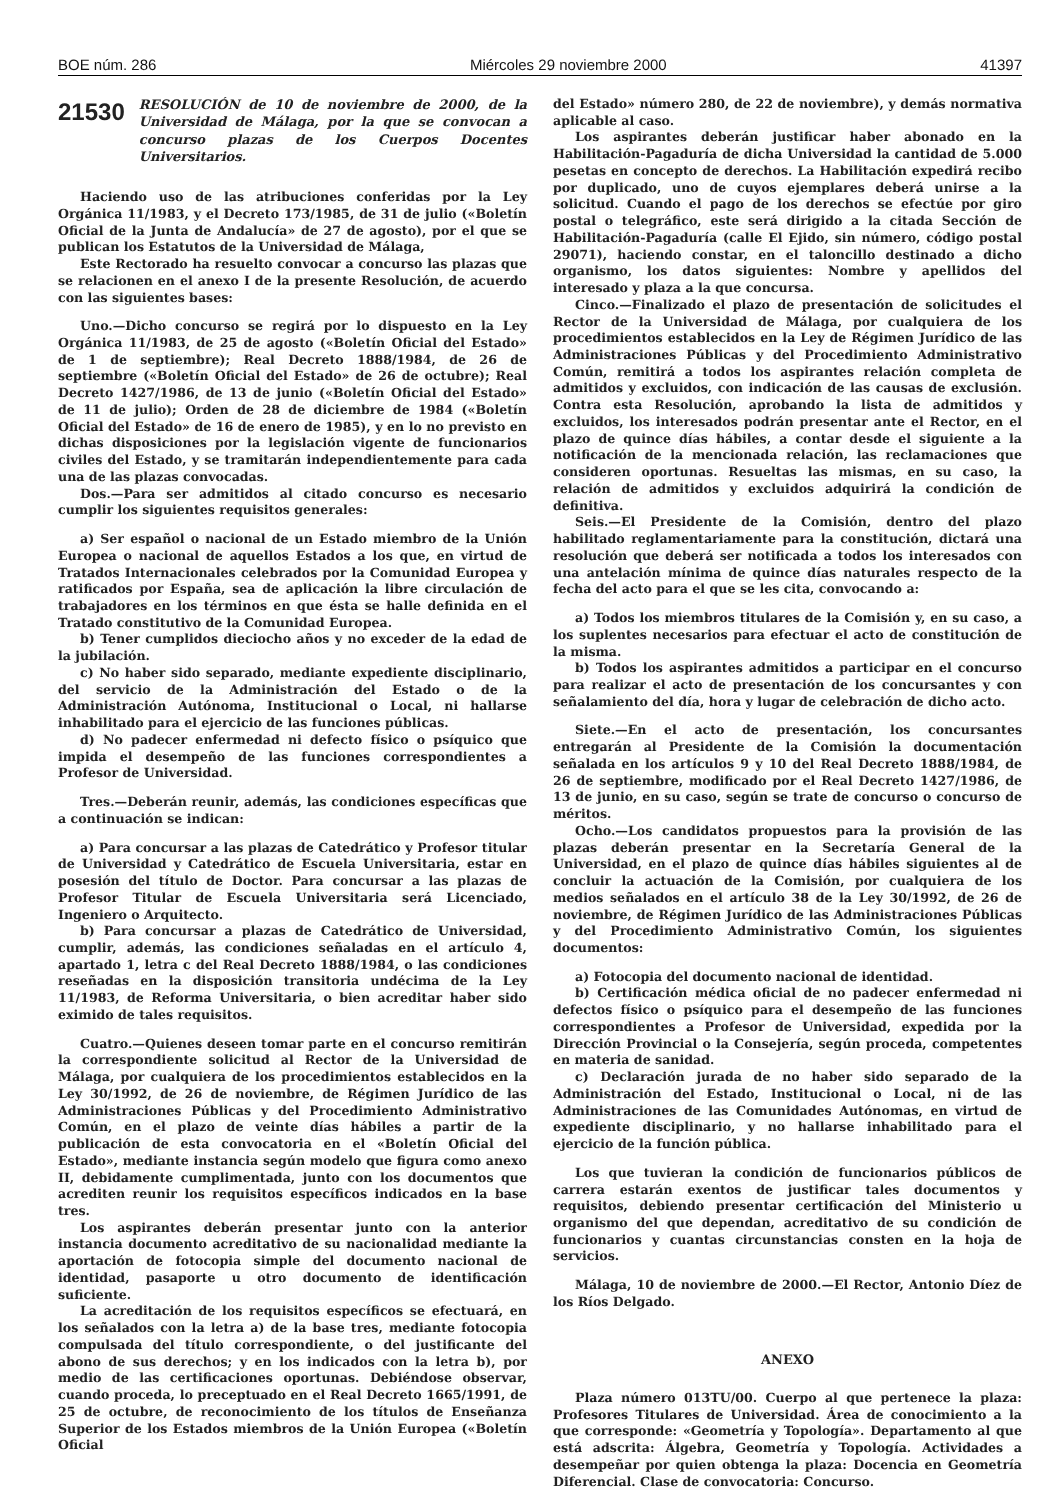BOE núm. 286 Miércoles 29 noviembre 2000 41397
21530 RESOLUCIÓN de 10 de noviembre de 2000, de la Universidad de Málaga, por la que se convocan a concurso plazas de los Cuerpos Docentes Universitarios.
Haciendo uso de las atribuciones conferidas por la Ley Orgánica 11/1983, y el Decreto 173/1985, de 31 de julio («Boletín Oficial de la Junta de Andalucía» de 27 de agosto), por el que se publican los Estatutos de la Universidad de Málaga,
Este Rectorado ha resuelto convocar a concurso las plazas que se relacionen en el anexo I de la presente Resolución, de acuerdo con las siguientes bases:
Uno.—Dicho concurso se regirá por lo dispuesto en la Ley Orgánica 11/1983, de 25 de agosto («Boletín Oficial del Estado» de 1 de septiembre); Real Decreto 1888/1984, de 26 de septiembre («Boletín Oficial del Estado» de 26 de octubre); Real Decreto 1427/1986, de 13 de junio («Boletín Oficial del Estado» de 11 de julio); Orden de 28 de diciembre de 1984 («Boletín Oficial del Estado» de 16 de enero de 1985), y en lo no previsto en dichas disposiciones por la legislación vigente de funcionarios civiles del Estado, y se tramitarán independientemente para cada una de las plazas convocadas.
Dos.—Para ser admitidos al citado concurso es necesario cumplir los siguientes requisitos generales:
a) Ser español o nacional de un Estado miembro de la Unión Europea o nacional de aquellos Estados a los que, en virtud de Tratados Internacionales celebrados por la Comunidad Europea y ratificados por España, sea de aplicación la libre circulación de trabajadores en los términos en que ésta se halle definida en el Tratado constitutivo de la Comunidad Europea.
b) Tener cumplidos dieciocho años y no exceder de la edad de la jubilación.
c) No haber sido separado, mediante expediente disciplinario, del servicio de la Administración del Estado o de la Administración Autónoma, Institucional o Local, ni hallarse inhabilitado para el ejercicio de las funciones públicas.
d) No padecer enfermedad ni defecto físico o psíquico que impida el desempeño de las funciones correspondientes a Profesor de Universidad.
Tres.—Deberán reunir, además, las condiciones específicas que a continuación se indican:
a) Para concursar a las plazas de Catedrático y Profesor titular de Universidad y Catedrático de Escuela Universitaria, estar en posesión del título de Doctor. Para concursar a las plazas de Profesor Titular de Escuela Universitaria será Licenciado, Ingeniero o Arquitecto.
b) Para concursar a plazas de Catedrático de Universidad, cumplir, además, las condiciones señaladas en el artículo 4, apartado 1, letra c del Real Decreto 1888/1984, o las condiciones reseñadas en la disposición transitoria undécima de la Ley 11/1983, de Reforma Universitaria, o bien acreditar haber sido eximido de tales requisitos.
Cuatro.—Quienes deseen tomar parte en el concurso remitirán la correspondiente solicitud al Rector de la Universidad de Málaga, por cualquiera de los procedimientos establecidos en la Ley 30/1992, de 26 de noviembre, de Régimen Jurídico de las Administraciones Públicas y del Procedimiento Administrativo Común, en el plazo de veinte días hábiles a partir de la publicación de esta convocatoria en el «Boletín Oficial del Estado», mediante instancia según modelo que figura como anexo II, debidamente cumplimentada, junto con los documentos que acrediten reunir los requisitos específicos indicados en la base tres.
Los aspirantes deberán presentar junto con la anterior instancia documento acreditativo de su nacionalidad mediante la aportación de fotocopia simple del documento nacional de identidad, pasaporte u otro documento de identificación suficiente.
La acreditación de los requisitos específicos se efectuará, en los señalados con la letra a) de la base tres, mediante fotocopia compulsada del título correspondiente, o del justificante del abono de sus derechos; y en los indicados con la letra b), por medio de las certificaciones oportunas. Debiéndose observar, cuando proceda, lo preceptuado en el Real Decreto 1665/1991, de 25 de octubre, de reconocimiento de los títulos de Enseñanza Superior de los Estados miembros de la Unión Europea («Boletín Oficial
del Estado» número 280, de 22 de noviembre), y demás normativa aplicable al caso.
Los aspirantes deberán justificar haber abonado en la Habilitación-Pagaduría de dicha Universidad la cantidad de 5.000 pesetas en concepto de derechos. La Habilitación expedirá recibo por duplicado, uno de cuyos ejemplares deberá unirse a la solicitud. Cuando el pago de los derechos se efectúe por giro postal o telegráfico, este será dirigido a la citada Sección de Habilitación-Pagaduría (calle El Ejido, sin número, código postal 29071), haciendo constar, en el taloncillo destinado a dicho organismo, los datos siguientes: Nombre y apellidos del interesado y plaza a la que concursa.
Cinco.—Finalizado el plazo de presentación de solicitudes el Rector de la Universidad de Málaga, por cualquiera de los procedimientos establecidos en la Ley de Régimen Jurídico de las Administraciones Públicas y del Procedimiento Administrativo Común, remitirá a todos los aspirantes relación completa de admitidos y excluidos, con indicación de las causas de exclusión. Contra esta Resolución, aprobando la lista de admitidos y excluidos, los interesados podrán presentar ante el Rector, en el plazo de quince días hábiles, a contar desde el siguiente a la notificación de la mencionada relación, las reclamaciones que consideren oportunas. Resueltas las mismas, en su caso, la relación de admitidos y excluidos adquirirá la condición de definitiva.
Seis.—El Presidente de la Comisión, dentro del plazo habilitado reglamentariamente para la constitución, dictará una resolución que deberá ser notificada a todos los interesados con una antelación mínima de quince días naturales respecto de la fecha del acto para el que se les cita, convocando a:
a) Todos los miembros titulares de la Comisión y, en su caso, a los suplentes necesarios para efectuar el acto de constitución de la misma.
b) Todos los aspirantes admitidos a participar en el concurso para realizar el acto de presentación de los concursantes y con señalamiento del día, hora y lugar de celebración de dicho acto.
Siete.—En el acto de presentación, los concursantes entregarán al Presidente de la Comisión la documentación señalada en los artículos 9 y 10 del Real Decreto 1888/1984, de 26 de septiembre, modificado por el Real Decreto 1427/1986, de 13 de junio, en su caso, según se trate de concurso o concurso de méritos.
Ocho.—Los candidatos propuestos para la provisión de las plazas deberán presentar en la Secretaría General de la Universidad, en el plazo de quince días hábiles siguientes al de concluir la actuación de la Comisión, por cualquiera de los medios señalados en el artículo 38 de la Ley 30/1992, de 26 de noviembre, de Régimen Jurídico de las Administraciones Públicas y del Procedimiento Administrativo Común, los siguientes documentos:
a) Fotocopia del documento nacional de identidad.
b) Certificación médica oficial de no padecer enfermedad ni defectos físico o psíquico para el desempeño de las funciones correspondientes a Profesor de Universidad, expedida por la Dirección Provincial o la Consejería, según proceda, competentes en materia de sanidad.
c) Declaración jurada de no haber sido separado de la Administración del Estado, Institucional o Local, ni de las Administraciones de las Comunidades Autónomas, en virtud de expediente disciplinario, y no hallarse inhabilitado para el ejercicio de la función pública.
Los que tuvieran la condición de funcionarios públicos de carrera estarán exentos de justificar tales documentos y requisitos, debiendo presentar certificación del Ministerio u organismo del que dependan, acreditativo de su condición de funcionarios y cuantas circunstancias consten en la hoja de servicios.
Málaga, 10 de noviembre de 2000.—El Rector, Antonio Díez de los Ríos Delgado.
ANEXO
Plaza número 013TU/00. Cuerpo al que pertenece la plaza: Profesores Titulares de Universidad. Área de conocimiento a la que corresponde: «Geometría y Topología». Departamento al que está adscrita: Álgebra, Geometría y Topología. Actividades a desempeñar por quien obtenga la plaza: Docencia en Geometría Diferencial. Clase de convocatoria: Concurso.